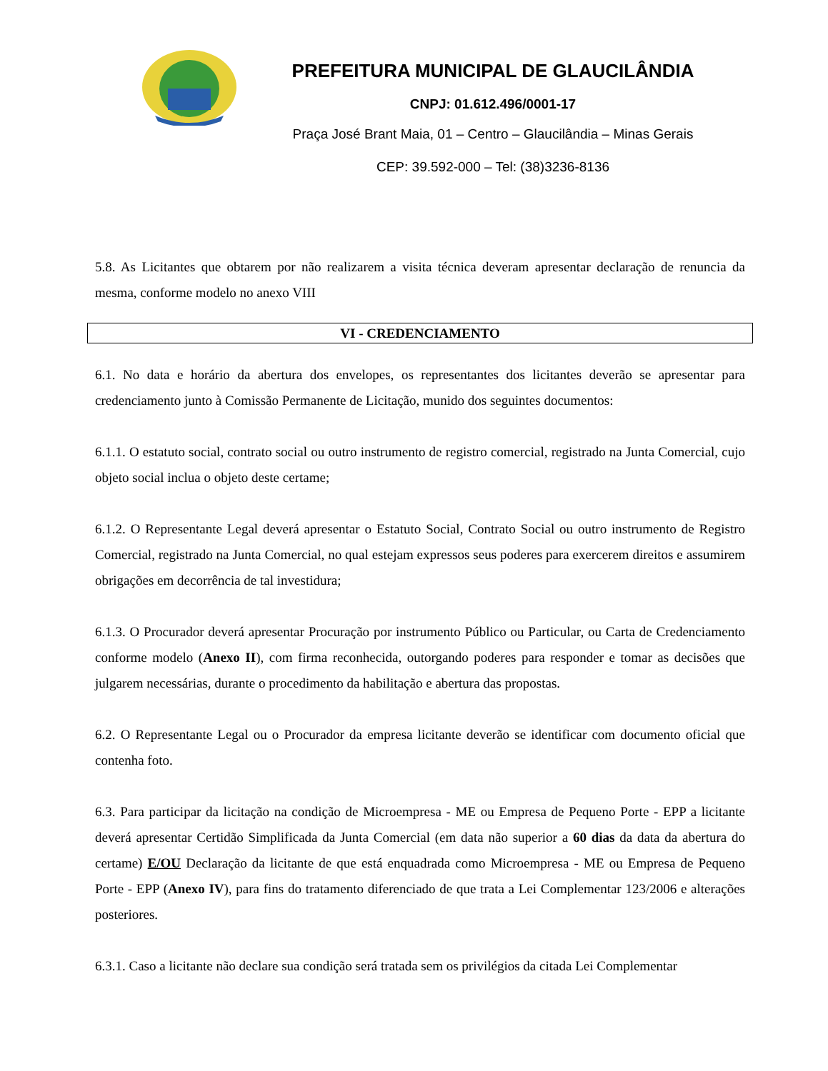PREFEITURA MUNICIPAL DE GLAUCILÂNDIA
CNPJ: 01.612.496/0001-17
Praça José Brant Maia, 01 – Centro – Glaucilândia – Minas Gerais
CEP: 39.592-000 – Tel: (38)3236-8136
5.8. As Licitantes que obtarem por não realizarem a visita técnica deveram apresentar declaração de renuncia da mesma, conforme modelo no anexo VIII
VI - CREDENCIAMENTO
6.1. No data e horário da abertura dos envelopes, os representantes dos licitantes deverão se apresentar para credenciamento junto à Comissão Permanente de Licitação, munido dos seguintes documentos:
6.1.1. O estatuto social, contrato social ou outro instrumento de registro comercial, registrado na Junta Comercial, cujo objeto social inclua o objeto deste certame;
6.1.2. O Representante Legal deverá apresentar o Estatuto Social, Contrato Social ou outro instrumento de Registro Comercial, registrado na Junta Comercial, no qual estejam expressos seus poderes para exercerem direitos e assumirem obrigações em decorrência de tal investidura;
6.1.3. O Procurador deverá apresentar Procuração por instrumento Público ou Particular, ou Carta de Credenciamento conforme modelo (Anexo II), com firma reconhecida, outorgando poderes para responder e tomar as decisões que julgarem necessárias, durante o procedimento da habilitação e abertura das propostas.
6.2. O Representante Legal ou o Procurador da empresa licitante deverão se identificar com documento oficial que contenha foto.
6.3. Para participar da licitação na condição de Microempresa - ME ou Empresa de Pequeno Porte - EPP a licitante deverá apresentar Certidão Simplificada da Junta Comercial (em data não superior a 60 dias da data da abertura do certame) E/OU Declaração da licitante de que está enquadrada como Microempresa - ME ou Empresa de Pequeno Porte - EPP (Anexo IV), para fins do tratamento diferenciado de que trata a Lei Complementar 123/2006 e alterações posteriores.
6.3.1. Caso a licitante não declare sua condição será tratada sem os privilégios da citada Lei Complementar